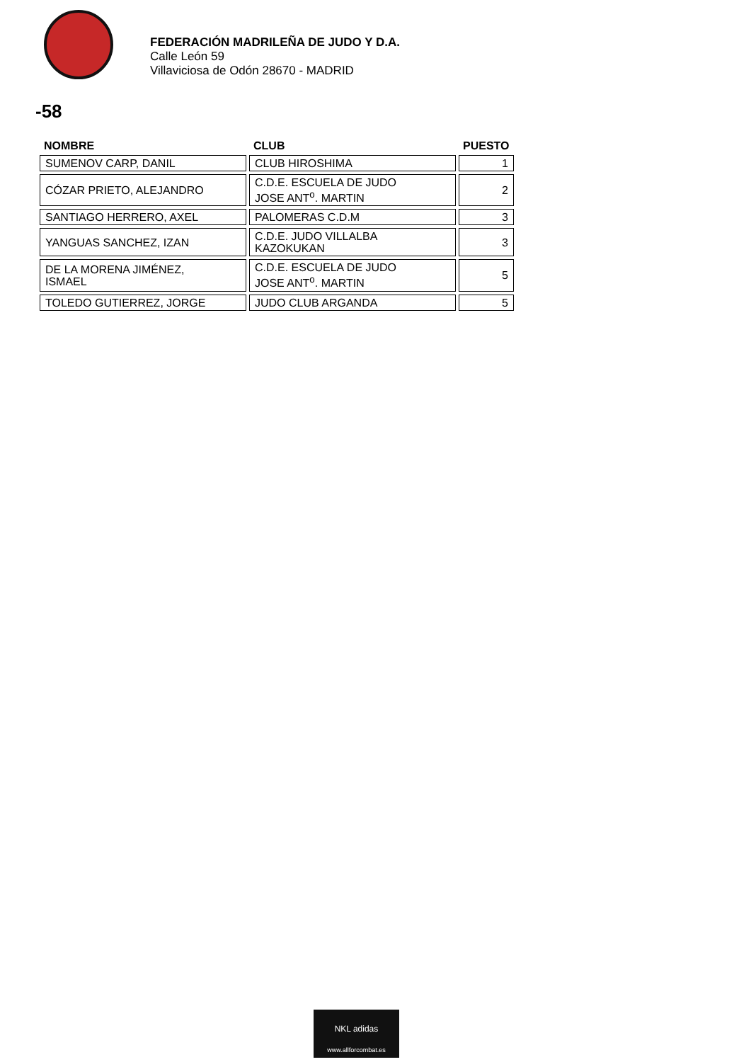FEDERACIÓN MADRILEÑA DE JUDO Y D.A.
Calle León 59
Villaviciosa de Odón 28670 - MADRID
-58
| NOMBRE | CLUB | PUESTO |
| --- | --- | --- |
| SUMENOV CARP, DANIL | CLUB HIROSHIMA | 1 |
| CÓZAR PRIETO, ALEJANDRO | C.D.E. ESCUELA DE JUDO JOSE ANT<sup>o</sup>. MARTIN | 2 |
| SANTIAGO HERRERO, AXEL | PALOMERAS C.D.M | 3 |
| YANGUAS SANCHEZ, IZAN | C.D.E. JUDO VILLALBA KAZOKUKAN | 3 |
| DE LA MORENA JIMÉNEZ, ISMAEL | C.D.E. ESCUELA DE JUDO JOSE ANT<sup>o</sup>. MARTIN | 5 |
| TOLEDO GUTIERREZ, JORGE | JUDO CLUB ARGANDA | 5 |
NKL adidas
www.allforcombat.es